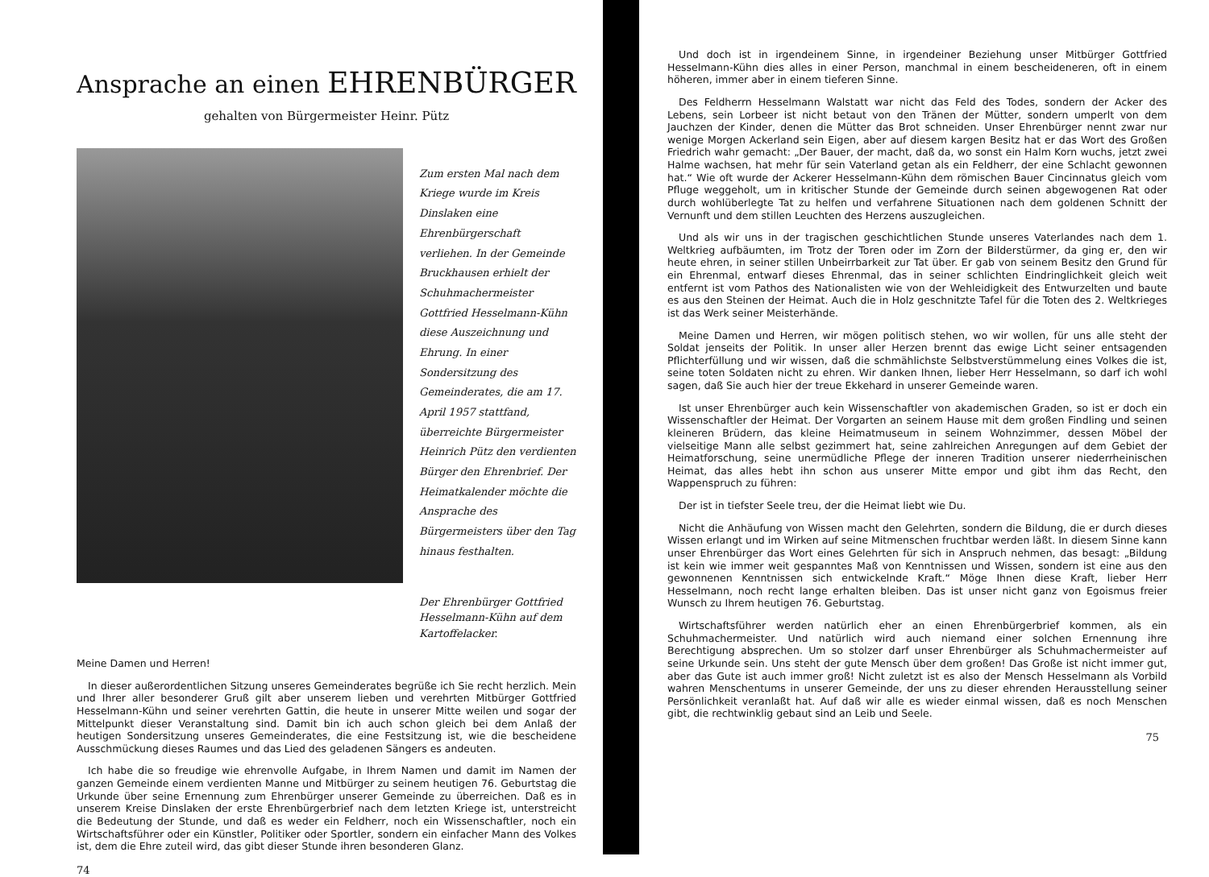Ansprache an einen EHRENBÜRGER
gehalten von Bürgermeister Heinr. Pütz
Zum ersten Mal nach dem Kriege wurde im Kreis Dinslaken eine Ehrenbürgerschaft verliehen. In der Gemeinde Bruckhausen erhielt der Schuhmachermeister Gottfried Hesselmann-Kühn diese Auszeichnung und Ehrung. In einer Sondersitzung des Gemeinderates, die am 17. April 1957 stattfand, überreichte Bürgermeister Heinrich Pütz den verdienten Bürger den Ehrenbrief. Der Heimatkalender möchte die Ansprache des Bürgermeisters über den Tag hinaus festhalten.
Der Ehrenbürger Gottfried Hesselmann-Kühn auf dem Kartoffelacker.
Meine Damen und Herren!
In dieser außerordentlichen Sitzung unseres Gemeinderates begrüße ich Sie recht herzlich. Mein und Ihrer aller besonderer Gruß gilt aber unserem lieben und verehrten Mitbürger Gottfried Hesselmann-Kühn und seiner verehrten Gattin, die heute in unserer Mitte weilen und sogar der Mittelpunkt dieser Veranstaltung sind. Damit bin ich auch schon gleich bei dem Anlaß der heutigen Sondersitzung unseres Gemeinderates, die eine Festsitzung ist, wie die bescheidene Ausschmückung dieses Raumes und das Lied des geladenen Sängers es andeuten.
Ich habe die so freudige wie ehrenvolle Aufgabe, in Ihrem Namen und damit im Namen der ganzen Gemeinde einem verdienten Manne und Mitbürger zu seinem heutigen 76. Geburtstag die Urkunde über seine Ernennung zum Ehrenbürger unserer Gemeinde zu überreichen. Daß es in unserem Kreise Dinslaken der erste Ehrenbürgerbrief nach dem letzten Kriege ist, unterstreicht die Bedeutung der Stunde, und daß es weder ein Feldherr, noch ein Wissenschaftler, noch ein Wirtschaftsführer oder ein Künstler, Politiker oder Sportler, sondern ein einfacher Mann des Volkes ist, dem die Ehre zuteil wird, das gibt dieser Stunde ihren besonderen Glanz.
74
Und doch ist in irgendeinem Sinne, in irgendeiner Beziehung unser Mitbürger Gottfried Hesselmann-Kühn dies alles in einer Person, manchmal in einem bescheideneren, oft in einem höheren, immer aber in einem tieferen Sinne.
Des Feldherrn Hesselmann Walstatt war nicht das Feld des Todes, sondern der Acker des Lebens, sein Lorbeer ist nicht betaut von den Tränen der Mütter, sondern umperlt von dem Jauchzen der Kinder, denen die Mütter das Brot schneiden. Unser Ehrenbürger nennt zwar nur wenige Morgen Ackerland sein Eigen, aber auf diesem kargen Besitz hat er das Wort des Großen Friedrich wahr gemacht: „Der Bauer, der macht, daß da, wo sonst ein Halm Korn wuchs, jetzt zwei Halme wachsen, hat mehr für sein Vaterland getan als ein Feldherr, der eine Schlacht gewonnen hat.“ Wie oft wurde der Ackerer Hesselmann-Kühn dem römischen Bauer Cincinnatus gleich vom Pfluge weggeholt, um in kritischer Stunde der Gemeinde durch seinen abgewogenen Rat oder durch wohlüberlegte Tat zu helfen und verfahrene Situationen nach dem goldenen Schnitt der Vernunft und dem stillen Leuchten des Herzens auszugleichen.
Und als wir uns in der tragischen geschichtlichen Stunde unseres Vaterlandes nach dem 1. Weltkrieg aufbäumten, im Trotz der Toren oder im Zorn der Bilderstürmer, da ging er, den wir heute ehren, in seiner stillen Unbeirrbarkeit zur Tat über. Er gab von seinem Besitz den Grund für ein Ehrenmal, entwarf dieses Ehrenmal, das in seiner schlichten Eindringlichkeit gleich weit entfernt ist vom Pathos des Nationalisten wie von der Wehleidigkeit des Entwurzelten und baute es aus den Steinen der Heimat. Auch die in Holz geschnitzte Tafel für die Toten des 2. Weltkrieges ist das Werk seiner Meisterhände.
Meine Damen und Herren, wir mögen politisch stehen, wo wir wollen, für uns alle steht der Soldat jenseits der Politik. In unser aller Herzen brennt das ewige Licht seiner entsagenden Pflichterfüllung und wir wissen, daß die schmählichste Selbstverstümmelung eines Volkes die ist, seine toten Soldaten nicht zu ehren. Wir danken Ihnen, lieber Herr Hesselmann, so darf ich wohl sagen, daß Sie auch hier der treue Ekkehard in unserer Gemeinde waren.
Ist unser Ehrenbürger auch kein Wissenschaftler von akademischen Graden, so ist er doch ein Wissenschaftler der Heimat. Der Vorgarten an seinem Hause mit dem großen Findling und seinen kleineren Brüdern, das kleine Heimatmuseum in seinem Wohnzimmer, dessen Möbel der vielseitige Mann alle selbst gezimmert hat, seine zahlreichen Anregungen auf dem Gebiet der Heimatforschung, seine unermüdliche Pflege der inneren Tradition unserer niederrheinischen Heimat, das alles hebt ihn schon aus unserer Mitte empor und gibt ihm das Recht, den Wappenspruch zu führen:
Der ist in tiefster Seele treu, der die Heimat liebt wie Du.
Nicht die Anhäufung von Wissen macht den Gelehrten, sondern die Bildung, die er durch dieses Wissen erlangt und im Wirken auf seine Mitmenschen fruchtbar werden läßt. In diesem Sinne kann unser Ehrenbürger das Wort eines Gelehrten für sich in Anspruch nehmen, das besagt: „Bildung ist kein wie immer weit gespanntes Maß von Kenntnissen und Wissen, sondern ist eine aus den gewonnenen Kenntnissen sich entwickelnde Kraft.“ Möge Ihnen diese Kraft, lieber Herr Hesselmann, noch recht lange erhalten bleiben. Das ist unser nicht ganz von Egoismus freier Wunsch zu Ihrem heutigen 76. Geburtstag.
Wirtschaftsführer werden natürlich eher an einen Ehrenbürgerbrief kommen, als ein Schuhmachermeister. Und natürlich wird auch niemand einer solchen Ernennung ihre Berechtigung absprechen. Um so stolzer darf unser Ehrenbürger als Schuhmachermeister auf seine Urkunde sein. Uns steht der gute Mensch über dem großen! Das Große ist nicht immer gut, aber das Gute ist auch immer groß! Nicht zuletzt ist es also der Mensch Hesselmann als Vorbild wahren Menschentums in unserer Gemeinde, der uns zu dieser ehrenden Herausstellung seiner Persönlichkeit veranlaßt hat. Auf daß wir alle es wieder einmal wissen, daß es noch Menschen gibt, die rechtwinklig gebaut sind an Leib und Seele.
75